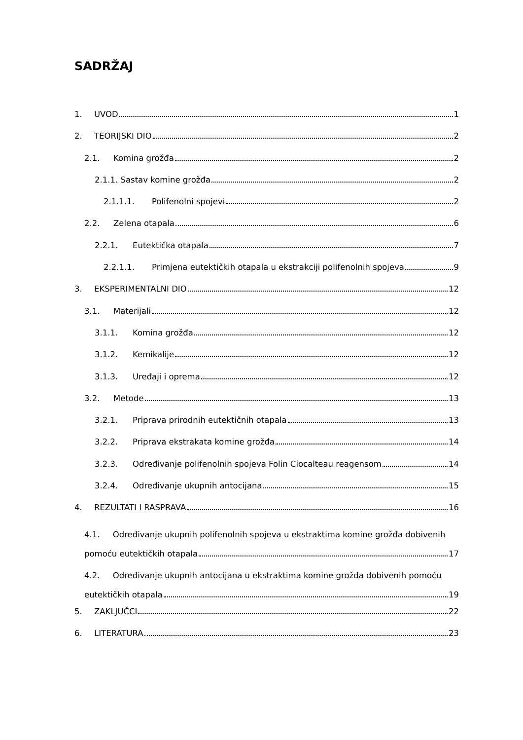SADRŽAJ
1. UVOD 1
2. TEORIJSKI DIO 2
2.1. Komina grožđa 2
2.1.1. Sastav komine grožđa 2
2.1.1.1. Polifenolni spojevi 2
2.2. Zelena otapala 6
2.2.1. Eutektička otapala 7
2.2.1.1. Primjena eutektičkih otapala u ekstrakciji polifenolnih spojeva 9
3. EKSPERIMENTALNI DIO 12
3.1. Materijali 12
3.1.1. Komina grožđa 12
3.1.2. Kemikalije 12
3.1.3. Uređaji i oprema 12
3.2. Metode 13
3.2.1. Priprava prirodnih eutektičnih otapala 13
3.2.2. Priprava ekstrakata komine grožđa 14
3.2.3. Određivanje polifenolnih spojeva Folin Ciocalteau reagensom 14
3.2.4. Određivanje ukupnih antocijana 15
4. REZULTATI I RASPRAVA 16
4.1. Određivanje ukupnih polifenolnih spojeva u ekstraktima komine grožđa dobivenih
pomoću eutektičkih otapala 17
4.2. Određivanje ukupnih antocijana u ekstraktima komine grožđa dobivenih pomoću
eutektičkih otapala 19
5. ZAKLJUČCI 22
6. LITERATURA 23